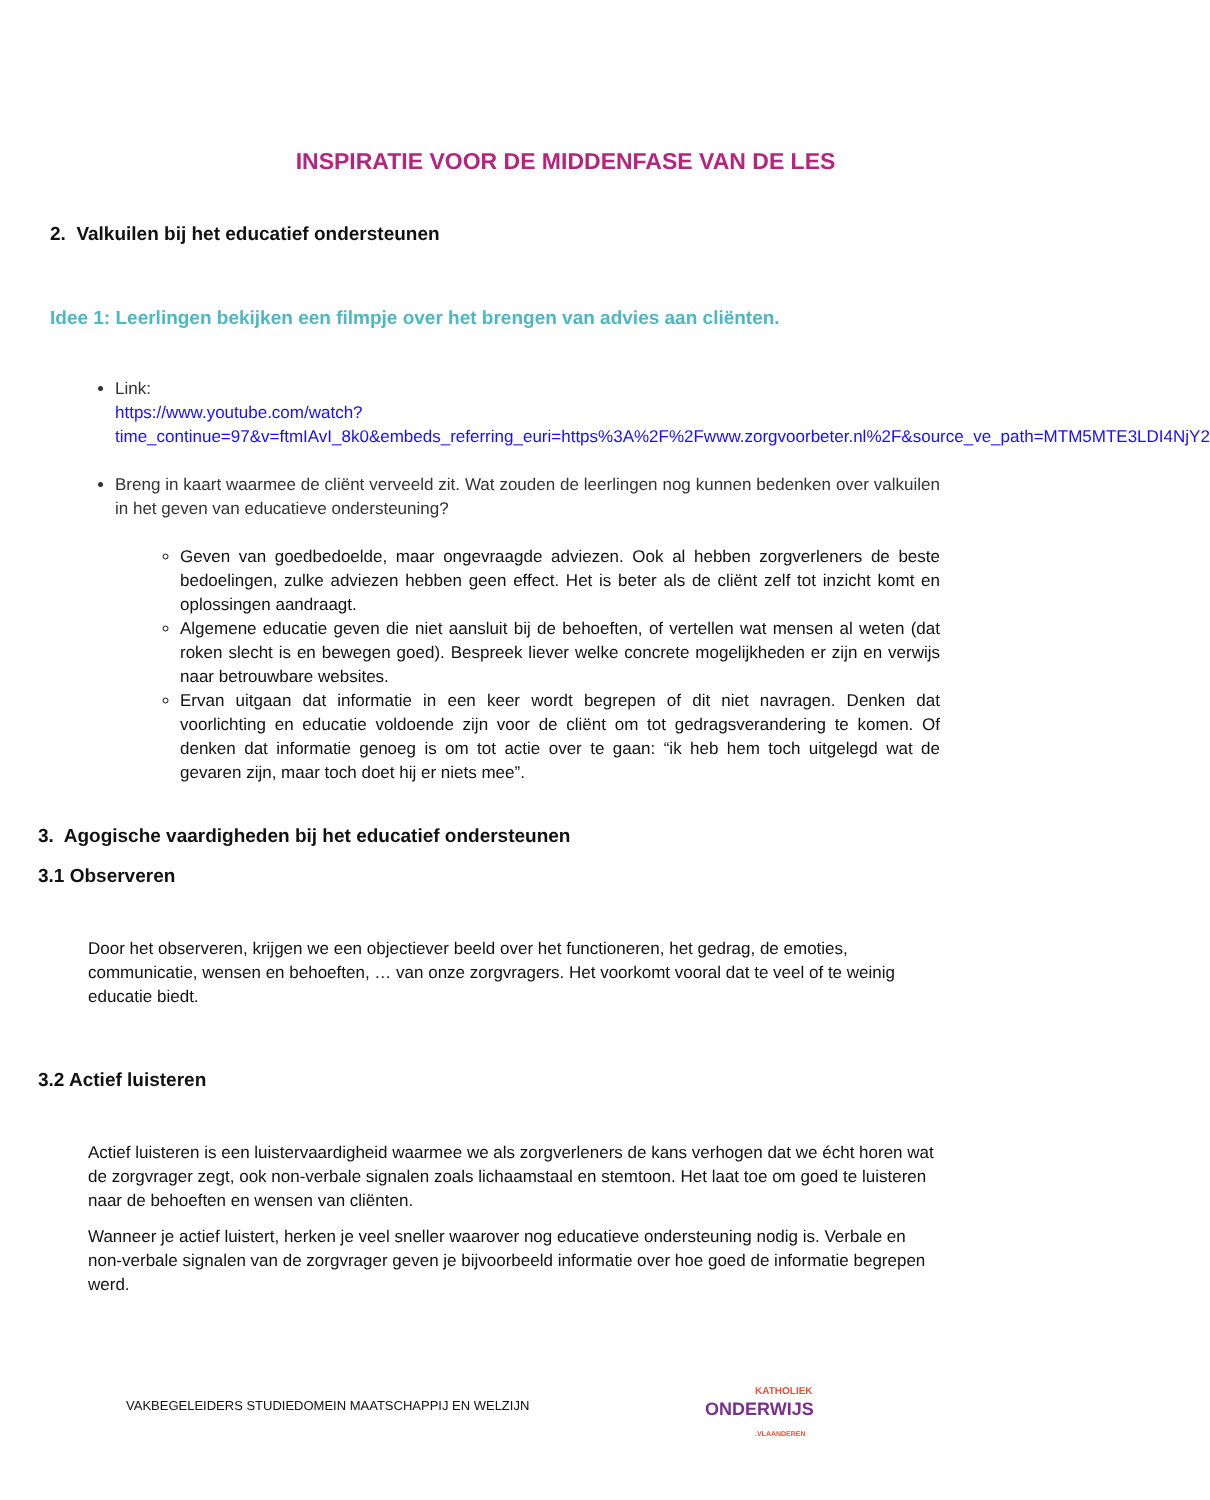INSPIRATIE VOOR DE MIDDENFASE VAN DE LES
2. Valkuilen bij het educatief ondersteunen
Idee 1: Leerlingen bekijken een filmpje over het brengen van advies aan cliënten.
Link:
https://www.youtube.com/watch?time_continue=97&v=ftmIAvI_8k0&embeds_referring_euri=https%3A%2F%2Fwww.zorgvoorbeter.nl%2F&source_ve_path=MTM5MTE3LDI4NjY2
Breng in kaart waarmee de cliënt verveeld zit. Wat zouden de leerlingen nog kunnen bedenken over valkuilen in het geven van educatieve ondersteuning?
Geven van goedbedoelde, maar ongevraagde adviezen. Ook al hebben zorgverleners de beste bedoelingen, zulke adviezen hebben geen effect. Het is beter als de cliënt zelf tot inzicht komt en oplossingen aandraagt.
Algemene educatie geven die niet aansluit bij de behoeften, of vertellen wat mensen al weten (dat roken slecht is en bewegen goed). Bespreek liever welke concrete mogelijkheden er zijn en verwijs naar betrouwbare websites.
Ervan uitgaan dat informatie in een keer wordt begrepen of dit niet navragen. Denken dat voorlichting en educatie voldoende zijn voor de cliënt om tot gedragsverandering te komen. Of denken dat informatie genoeg is om tot actie over te gaan: “ik heb hem toch uitgelegd wat de gevaren zijn, maar toch doet hij er niets mee”.
3. Agogische vaardigheden bij het educatief ondersteunen
3.1 Observeren
Door het observeren, krijgen we een objectiever beeld over het functioneren, het gedrag, de emoties, communicatie, wensen en behoeften, … van onze zorgvragers. Het voorkomt vooral dat te veel of te weinig educatie biedt.
3.2 Actief luisteren
Actief luisteren is een luistervaardigheid waarmee we als zorgverleners de kans verhogen dat we écht horen wat de zorgvrager zegt, ook non-verbale signalen zoals lichaamstaal en stemtoon. Het laat toe om goed te luisteren naar de behoeften en wensen van cliënten.
Wanneer je actief luistert, herken je veel sneller waarover nog educatieve ondersteuning nodig is. Verbale en non-verbale signalen van de zorgvrager geven je bijvoorbeeld informatie over hoe goed de informatie begrepen werd.
VAKBEGELEIDERS STUDIEDOMEIN MAATSCHAPPIJ EN WELZIJN
KATHOLIEK
ONDERWIJS
.VLAANDEREN